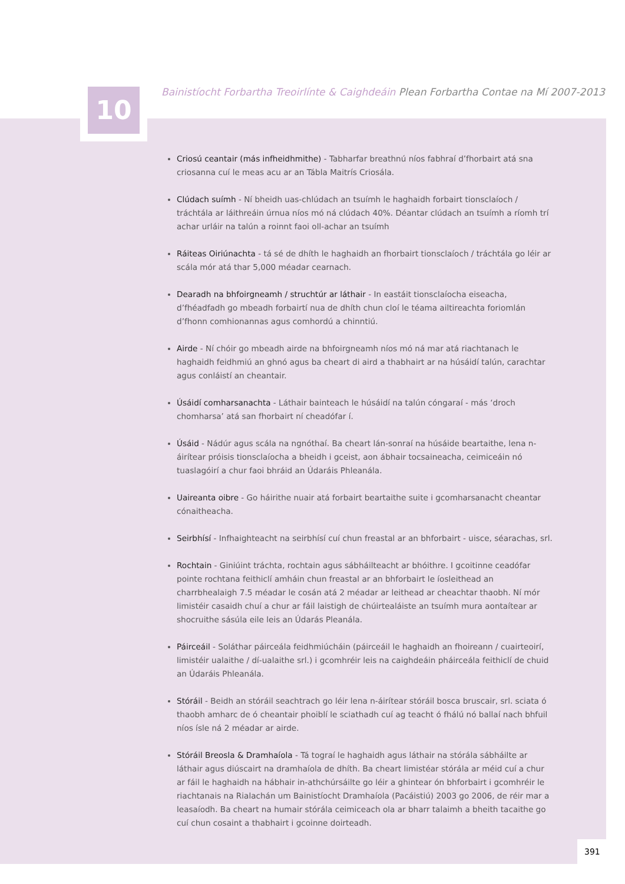10
Bainistíocht Forbartha Treoirlínte & Caighdeáin Plean Forbartha Contae na Mí 2007-2013
Criosú ceantair (más infheidhmithe) - Tabharfar breathnú níos fabhraí d’fhorbairt atá sna criosanna cuí le meas acu ar an Tábla Maitrís Criosála.
Clúdach suímh - Ní bheidh uas-chlúdach an tsuímh le haghaidh forbairt tionsclaíoch / tráchtála ar láithreáin úrnua níos mó ná clúdach 40%. Déantar clúdach an tsuímh a ríomh trí achar urláir na talún a roinnt faoi oll-achar an tsuímh
Ráiteas Oiriúnachta - tá sé de dhíth le haghaidh an fhorbairt tionsclaíoch / tráchtála go léir ar scála mór atá thar 5,000 méadar cearnach.
Dearadh na bhfoirgneamh / struchtúr ar láthair - In eastáit tionsclaíocha eiseacha, d’fhéadfadh go mbeadh forbairtí nua de dhíth chun cloí le téama ailtireachta foriomlán d’fhonn comhionannas agus comhordú a chinntiú.
Airde - Ní chóir go mbeadh airde na bhfoirgneamh níos mó ná mar atá riachtanach le haghaidh feidhmiú an ghnó agus ba cheart di aird a thabhairt ar na húsáidí talún, carachtar agus conláistí an cheantair.
Úsáidí comharsanachta - Láthair bainteach le húsáidí na talún cóngaraí - más ‘droch chomharsa’ atá san fhorbairt ní cheadófar í.
Úsáid - Nádúr agus scála na ngnóthaí. Ba cheart lán-sonraí na húsáide beartaithe, lena n-áirítear próisis tionsclaíocha a bheidh i gceist, aon ábhair tocsaineacha, ceimiceáin nó tuaslagóirí a chur faoi bhráid an Údaráis Phleanála.
Uaireanta oibre - Go háirithe nuair atá forbairt beartaithe suite i gcomharsanacht cheantar cónaitheacha.
Seirbhísí - Infhaighteacht na seirbhísí cuí chun freastal ar an bhforbairt - uisce, séarachas, srl.
Rochtain - Giniúint tráchta, rochtain agus sábháilteacht ar bhóithre. I gcoitinne ceadófar pointe rochtana feithiclí amháin chun freastal ar an bhforbairt le íosleithead an charrbhealaigh 7.5 méadar le cosán atá 2 méadar ar leithead ar cheachtar thaobh. Ní mór limistéir casaidh chuí a chur ar fáil laistigh de chúirtealáiste an tsuímh mura aontaítear ar shocruithe sásúla eile leis an Údarás Pleanála.
Páirceáil - Soláthar páirceála feidhmiúcháin (páirceáil le haghaidh an fhoireann / cuairteoirí, limistéir ualaithe / dí-ualaithe srl.) i gcomhréir leis na caighdeáin pháirceála feithiclí de chuid an Údaráis Phleanála.
Stóráil - Beidh an stóráil seachtrach go léir lena n-áirítear stóráil bosca bruscair, srl. sciata ó thaobh amharc de ó cheantair phoiblí le sciathadh cuí ag teacht ó fhálú nó ballaí nach bhfuil níos ísle ná 2 méadar ar airde.
Stóráil Breosla & Dramhaíola - Tá tograí le haghaidh agus láthair na stórála sábháilte ar láthair agus diúscairt na dramhaíola de dhíth. Ba cheart limistéar stórála ar méid cuí a chur ar fáil le haghaidh na hábhair in-athchúrsáilte go léir a ghintear ón bhforbairt i gcomhréir le riachtanais na Rialachán um Bainistíocht Dramhaíola (Pacáistiú) 2003 go 2006, de réir mar a leasaíodh. Ba cheart na humair stórála ceimiceach ola ar bharr talaimh a bheith tacaithe go cuí chun cosaint a thabhairt i gcoinne doirteadh.
391